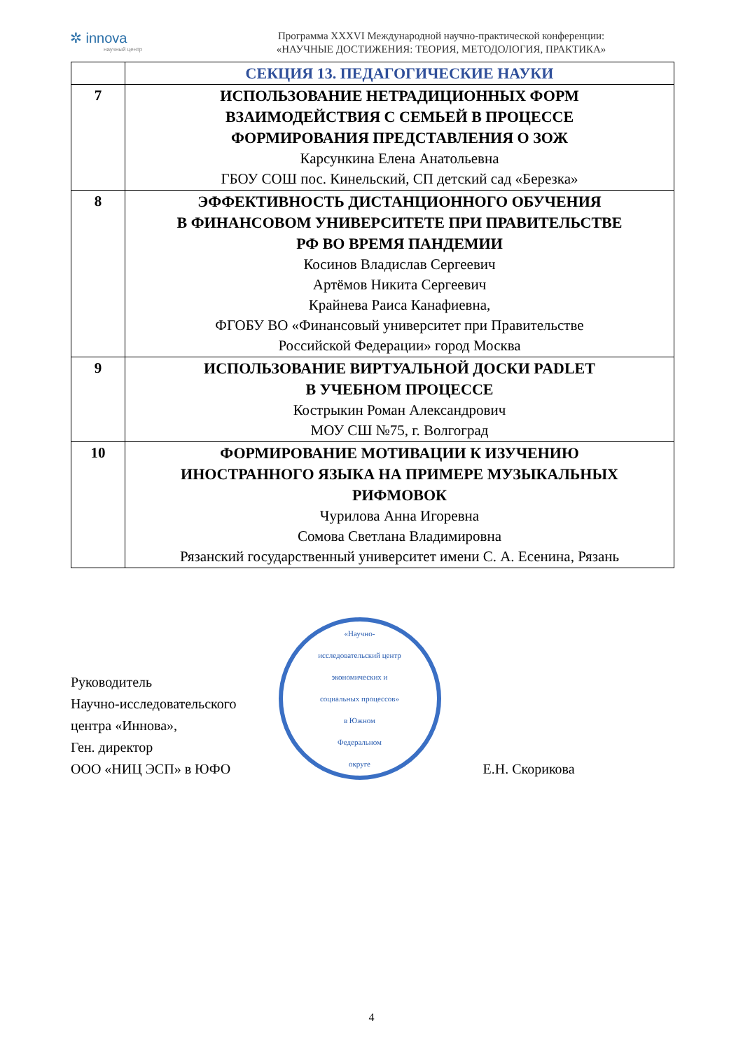✲ innova
научный центр
Программа XXXVI Международной научно-практической конференции:
«НАУЧНЫЕ ДОСТИЖЕНИЯ: ТЕОРИЯ, МЕТОДОЛОГИЯ, ПРАКТИКА»
| | СЕКЦИЯ 13. ПЕДАГОГИЧЕСКИЕ НАУКИ |
| 7 | ИСПОЛЬЗОВАНИЕ НЕТРАДИЦИОННЫХ ФОРМ ВЗАИМОДЕЙСТВИЯ С СЕМЬЕЙ В ПРОЦЕССЕ ФОРМИРОВАНИЯ ПРЕДСТАВЛЕНИЯ О ЗОЖ Карсункина Елена Анатольевна ГБОУ СОШ пос. Кинельский, СП детский сад «Березка» |
| 8 | ЭФФЕКТИВНОСТЬ ДИСТАНЦИОННОГО ОБУЧЕНИЯ В ФИНАНСОВОМ УНИВЕРСИТЕТЕ ПРИ ПРАВИТЕЛЬСТВЕ РФ ВО ВРЕМЯ ПАНДЕМИИ Косинов Владислав Сергеевич Артёмов Никита Сергеевич Крайнева Раиса Канафиевна, ФГОБУ ВО «Финансовый университет при Правительстве Российской Федерации» город Москва |
| 9 | ИСПОЛЬЗОВАНИЕ ВИРТУАЛЬНОЙ ДОСКИ PADLET В УЧЕБНОМ ПРОЦЕССЕ Кострыкин Роман Александрович МОУ СШ №75, г. Волгоград |
| 10 | ФОРМИРОВАНИЕ МОТИВАЦИИ К ИЗУЧЕНИЮ ИНОСТРАННОГО ЯЗЫКА НА ПРИМЕРЕ МУЗЫКАЛЬНЫХ РИФМОВОК Чурилова Анна Игоревна Сомова Светлана Владимировна Рязанский государственный университет имени С. А. Есенина, Рязань |
Руководитель
Научно-исследовательского
центра «Иннова»,
Ген. директор
ООО «НИЦ ЭСП» в ЮФО
«Научно-
исследовательский центр
экономических и
социальных процессов»
в Южном
Федеральном
округе
Е.Н. Скорикова
4